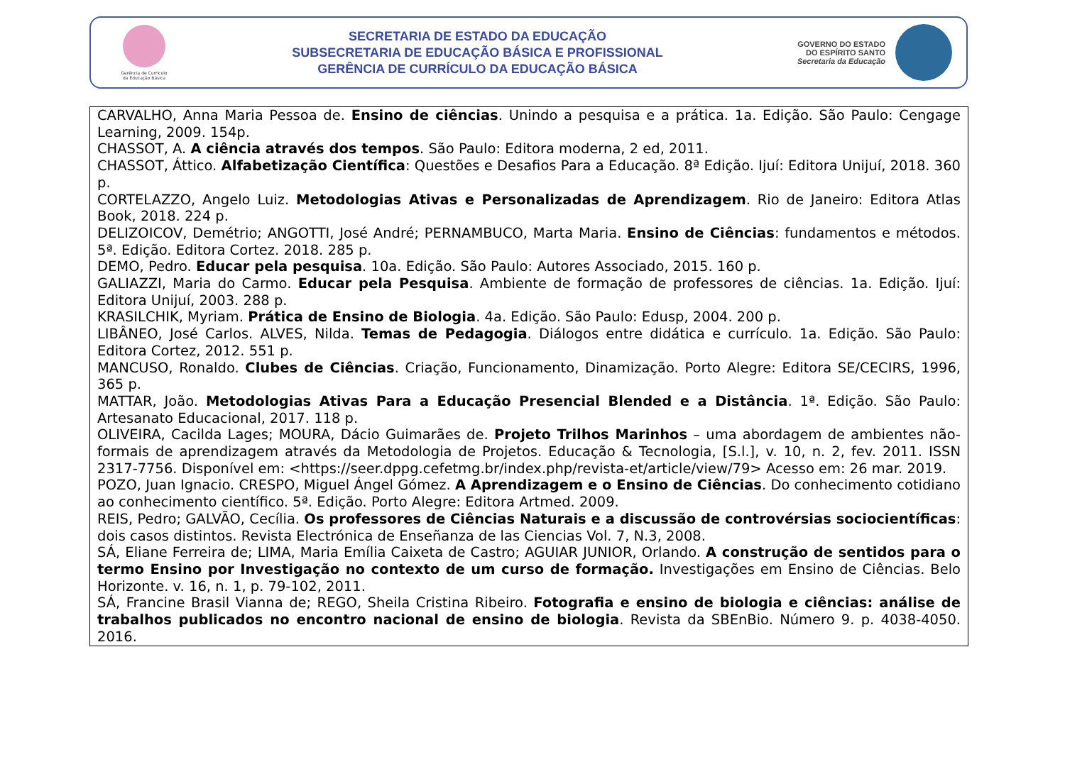Gerência de Currículo
da Educação Básica
SECRETARIA DE ESTADO DA EDUCAÇÃO
SUBSECRETARIA DE EDUCAÇÃO BÁSICA E PROFISSIONAL
GERÊNCIA DE CURRÍCULO DA EDUCAÇÃO BÁSICA
GOVERNO DO ESTADO
DO ESPÍRITO SANTO
Secretaria da Educação
| CARVALHO, Anna Maria Pessoa de. Ensino de ciências . Unindo a pesquisa e a prática. 1a. Edição. São Paulo: Cengage Learning, 2009. 154p. CHASSOT, A. A ciência através dos tempos . São Paulo: Editora moderna, 2 ed, 2011. CHASSOT, Áttico. Alfabetização Científica : Questões e Desafios Para a Educação. 8ª Edição. Ijuí: Editora Unijuí, 2018. 360 p. CORTELAZZO, Angelo Luiz. Metodologias Ativas e Personalizadas de Aprendizagem . Rio de Janeiro: Editora Atlas Book, 2018. 224 p. DELIZOICOV, Demétrio; ANGOTTI, José André; PERNAMBUCO, Marta Maria. Ensino de Ciências : fundamentos e métodos. 5ª. Edição. Editora Cortez. 2018. 285 p. DEMO, Pedro. Educar pela pesquisa . 10a. Edição. São Paulo: Autores Associado, 2015. 160 p. GALIAZZI, Maria do Carmo. Educar pela Pesquisa . Ambiente de formação de professores de ciências. 1a. Edição. Ijuí: Editora Unijuí, 2003. 288 p. KRASILCHIK, Myriam. Prática de Ensino de Biologia . 4a. Edição. São Paulo: Edusp, 2004. 200 p. LIBÂNEO, José Carlos. ALVES, Nilda. Temas de Pedagogia . Diálogos entre didática e currículo. 1a. Edição. São Paulo: Editora Cortez, 2012. 551 p. MANCUSO, Ronaldo. Clubes de Ciências . Criação, Funcionamento, Dinamização. Porto Alegre: Editora SE/CECIRS, 1996, 365 p. MATTAR, João. Metodologias Ativas Para a Educação Presencial Blended e a Distância . 1ª. Edição. São Paulo: Artesanato Educacional, 2017. 118 p. OLIVEIRA, Cacilda Lages; MOURA, Dácio Guimarães de. Projeto Trilhos Marinhos – uma abordagem de ambientes não-formais de aprendizagem através da Metodologia de Projetos. Educação & Tecnologia, [S.l.], v. 10, n. 2, fev. 2011. ISSN 2317-7756. Disponível em: <https://seer.dppg.cefetmg.br/index.php/revista-et/article/view/79> Acesso em: 26 mar. 2019. POZO, Juan Ignacio. CRESPO, Miguel Ángel Gómez. A Aprendizagem e o Ensino de Ciências . Do conhecimento cotidiano ao conhecimento científico. 5ª. Edição. Porto Alegre: Editora Artmed. 2009. REIS, Pedro; GALVÃO, Cecília. Os professores de Ciências Naturais e a discussão de controvérsias sociocientíficas : dois casos distintos. Revista Electrónica de Enseñanza de las Ciencias Vol. 7, N.3, 2008. SÁ, Eliane Ferreira de; LIMA, Maria Emília Caixeta de Castro; AGUIAR JUNIOR, Orlando. A construção de sentidos para o termo Ensino por Investigação no contexto de um curso de formação. Investigações em Ensino de Ciências. Belo Horizonte. v. 16, n. 1, p. 79-102, 2011. SÁ, Francine Brasil Vianna de; REGO, Sheila Cristina Ribeiro. Fotografia e ensino de biologia e ciências: análise de trabalhos publicados no encontro nacional de ensino de biologia . Revista da SBEnBio. Número 9. p. 4038-4050. 2016. |